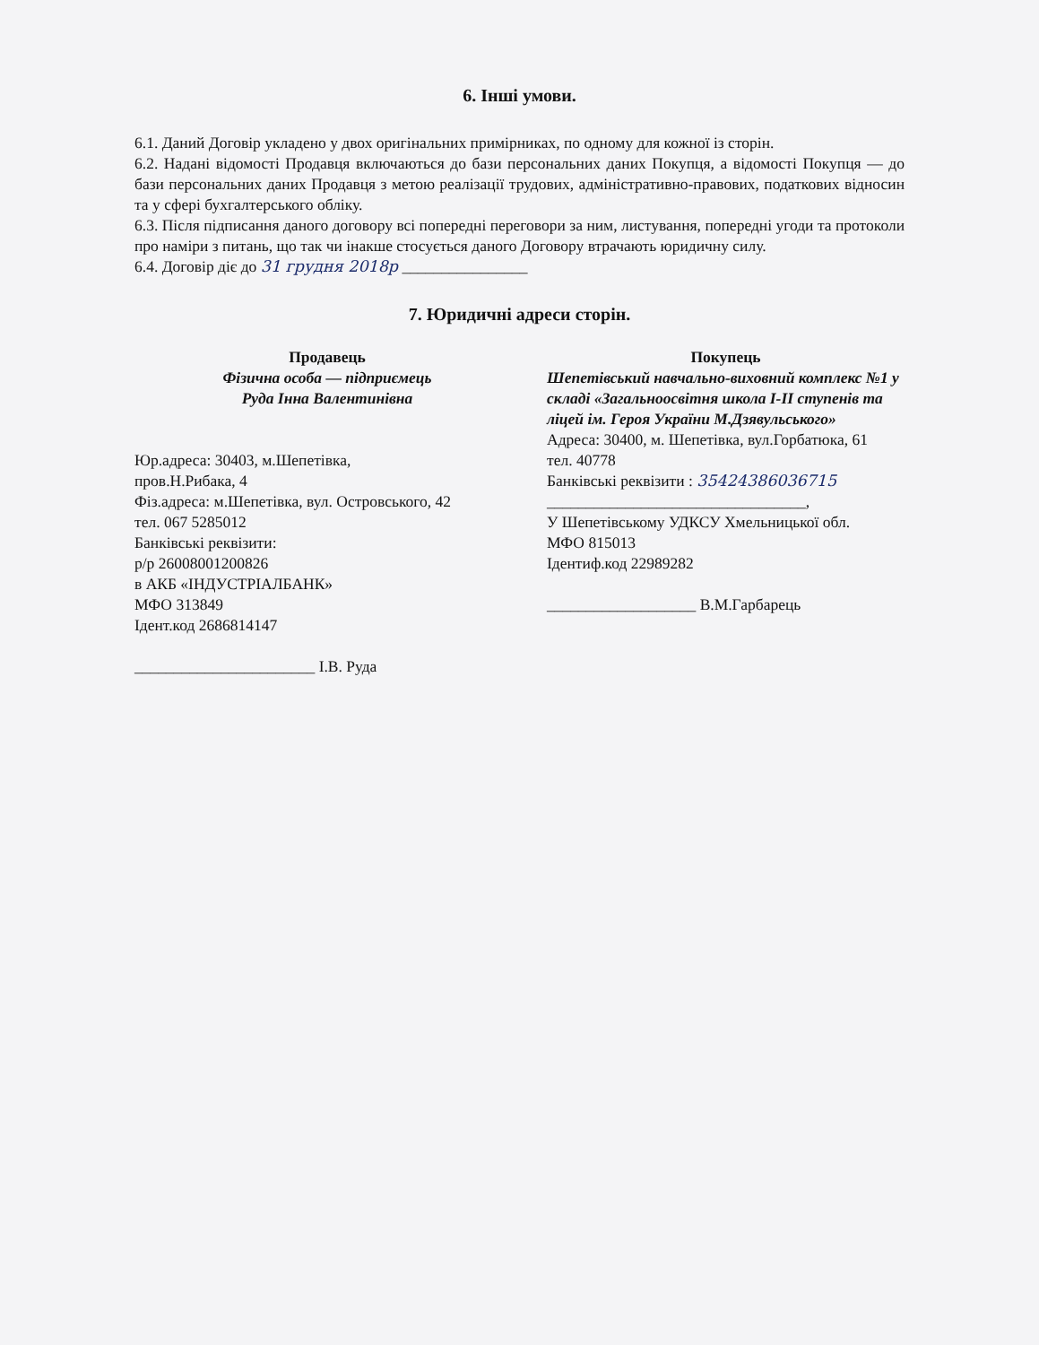6. Інші умови.
6.1. Даний Договір укладено у двох оригінальних примірниках, по одному для кожної із сторін.
6.2. Надані відомості Продавця включаються до бази персональних даних Покупця, а відомості Покупця — до бази персональних даних Продавця з метою реалізації трудових, адміністративно-правових, податкових відносин та у сфері бухгалтерського обліку.
6.3. Після підписання даного договору всі попередні переговори за ним, листування, попередні угоди та протоколи про наміри з питань, що так чи інакше стосується даного Договору втрачають юридичну силу.
6.4. Договір діє до 31 грудня 2018р ________________
7. Юридичні адреси сторін.
Продавець
Фізична особа — підприємець
Руда Інна Валентинівна
Юр.адреса: 30403, м.Шепетівка,
пров.Н.Рибака, 4
Фіз.адреса: м.Шепетівка, вул. Островського, 42
тел. 067 5285012
Банківські реквізити:
р/р 26008001200826
в АКБ «ІНДУСТРІАЛБАНК»
МФО 313849
Ідент.код 2686814147
_______________________ І.В. Руда
Покупець
Шепетівський навчально-виховний комплекс №1 у складі «Загальноосвітня школа І-ІІ ступенів та ліцей ім. Героя України М.Дзявульського»
Адреса: 30400, м. Шепетівка, вул.Горбатюка, 61
тел. 40778
Банківські реквізити : 35424386036715
_________________________________,
У Шепетівському УДКСУ Хмельницької обл.
МФО 815013
Ідентиф.код 22989282
___________________ В.М.Гарбарець